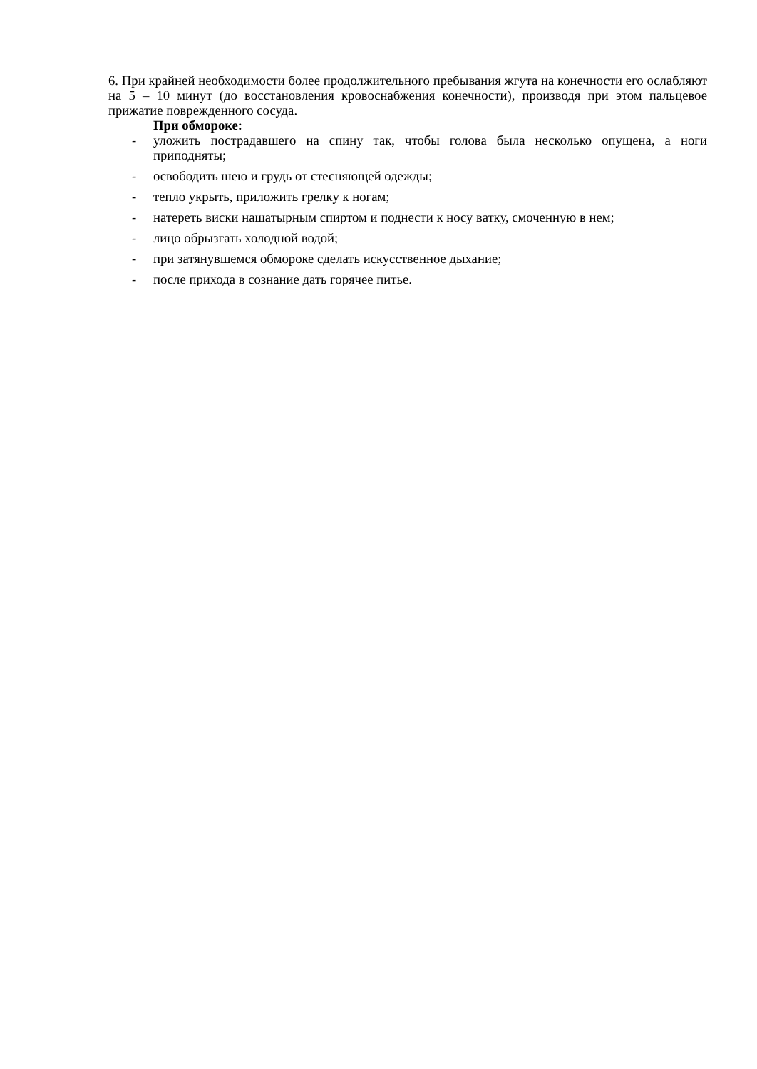6. При крайней необходимости более продолжительного пребывания жгута на конечности его ослабляют на 5 – 10 минут (до восстановления кровоснабжения конечности), производя при этом пальцевое прижатие поврежденного сосуда.
При обмороке:
- уложить пострадавшего на спину так, чтобы голова была несколько опущена, а ноги приподняты;
- освободить шею и грудь от стесняющей одежды;
- тепло укрыть, приложить грелку к ногам;
- натереть виски нашатырным спиртом и поднести к носу ватку, смоченную в нем;
- лицо обрызгать холодной водой;
- при затянувшемся обмороке сделать искусственное дыхание;
- после прихода в сознание дать горячее питье.